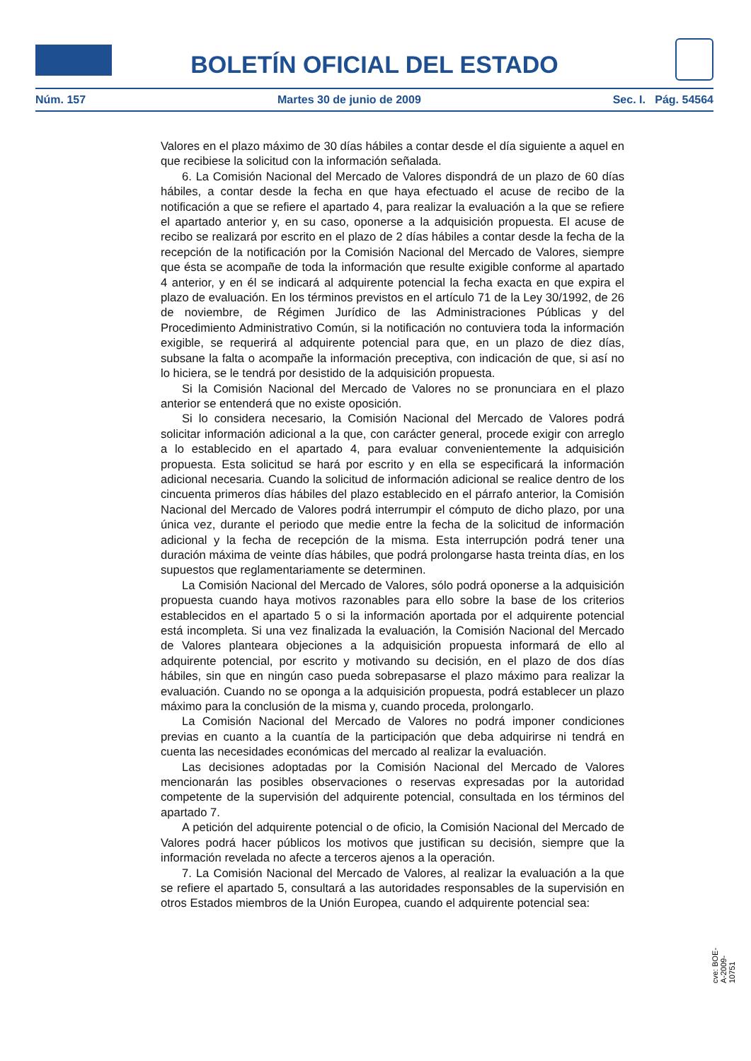BOLETÍN OFICIAL DEL ESTADO
Núm. 157 Martes 30 de junio de 2009 Sec. I. Pág. 54564
Valores en el plazo máximo de 30 días hábiles a contar desde el día siguiente a aquel en que recibiese la solicitud con la información señalada.
6. La Comisión Nacional del Mercado de Valores dispondrá de un plazo de 60 días hábiles, a contar desde la fecha en que haya efectuado el acuse de recibo de la notificación a que se refiere el apartado 4, para realizar la evaluación a la que se refiere el apartado anterior y, en su caso, oponerse a la adquisición propuesta. El acuse de recibo se realizará por escrito en el plazo de 2 días hábiles a contar desde la fecha de la recepción de la notificación por la Comisión Nacional del Mercado de Valores, siempre que ésta se acompañe de toda la información que resulte exigible conforme al apartado 4 anterior, y en él se indicará al adquirente potencial la fecha exacta en que expira el plazo de evaluación. En los términos previstos en el artículo 71 de la Ley 30/1992, de 26 de noviembre, de Régimen Jurídico de las Administraciones Públicas y del Procedimiento Administrativo Común, si la notificación no contuviera toda la información exigible, se requerirá al adquirente potencial para que, en un plazo de diez días, subsane la falta o acompañe la información preceptiva, con indicación de que, si así no lo hiciera, se le tendrá por desistido de la adquisición propuesta.
Si la Comisión Nacional del Mercado de Valores no se pronunciara en el plazo anterior se entenderá que no existe oposición.
Si lo considera necesario, la Comisión Nacional del Mercado de Valores podrá solicitar información adicional a la que, con carácter general, procede exigir con arreglo a lo establecido en el apartado 4, para evaluar convenientemente la adquisición propuesta. Esta solicitud se hará por escrito y en ella se especificará la información adicional necesaria. Cuando la solicitud de información adicional se realice dentro de los cincuenta primeros días hábiles del plazo establecido en el párrafo anterior, la Comisión Nacional del Mercado de Valores podrá interrumpir el cómputo de dicho plazo, por una única vez, durante el periodo que medie entre la fecha de la solicitud de información adicional y la fecha de recepción de la misma. Esta interrupción podrá tener una duración máxima de veinte días hábiles, que podrá prolongarse hasta treinta días, en los supuestos que reglamentariamente se determinen.
La Comisión Nacional del Mercado de Valores, sólo podrá oponerse a la adquisición propuesta cuando haya motivos razonables para ello sobre la base de los criterios establecidos en el apartado 5 o si la información aportada por el adquirente potencial está incompleta. Si una vez finalizada la evaluación, la Comisión Nacional del Mercado de Valores planteara objeciones a la adquisición propuesta informará de ello al adquirente potencial, por escrito y motivando su decisión, en el plazo de dos días hábiles, sin que en ningún caso pueda sobrepasarse el plazo máximo para realizar la evaluación. Cuando no se oponga a la adquisición propuesta, podrá establecer un plazo máximo para la conclusión de la misma y, cuando proceda, prolongarlo.
La Comisión Nacional del Mercado de Valores no podrá imponer condiciones previas en cuanto a la cuantía de la participación que deba adquirirse ni tendrá en cuenta las necesidades económicas del mercado al realizar la evaluación.
Las decisiones adoptadas por la Comisión Nacional del Mercado de Valores mencionarán las posibles observaciones o reservas expresadas por la autoridad competente de la supervisión del adquirente potencial, consultada en los términos del apartado 7.
A petición del adquirente potencial o de oficio, la Comisión Nacional del Mercado de Valores podrá hacer públicos los motivos que justifican su decisión, siempre que la información revelada no afecte a terceros ajenos a la operación.
7. La Comisión Nacional del Mercado de Valores, al realizar la evaluación a la que se refiere el apartado 5, consultará a las autoridades responsables de la supervisión en otros Estados miembros de la Unión Europea, cuando el adquirente potencial sea:
cve: BOE-A-2009-10751